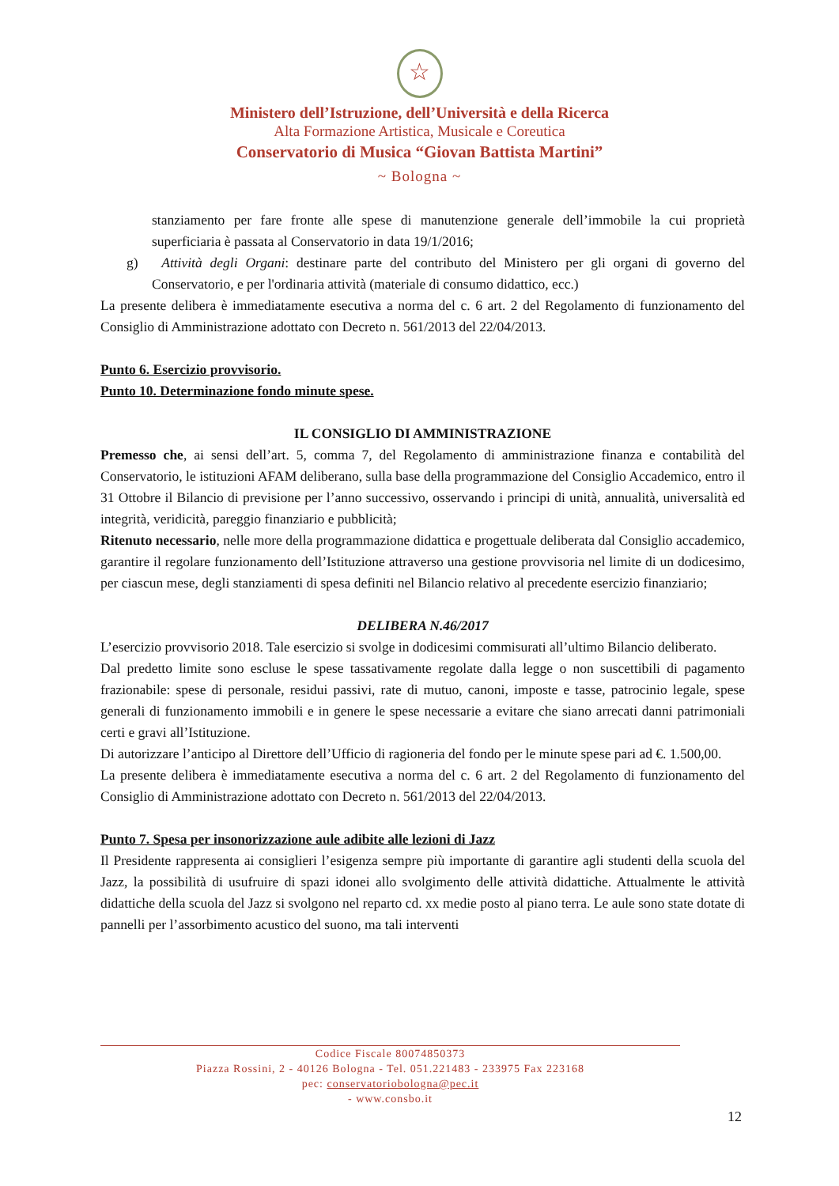☆
Ministero dell’Istruzione, dell’Università e della Ricerca
Alta Formazione Artistica, Musicale e Coreutica
Conservatorio di Musica “Giovan Battista Martini”
~ Bologna ~
stanziamento per fare fronte alle spese di manutenzione generale dell’immobile la cui proprietà superficiaria è passata al Conservatorio in data 19/1/2016;
g) Attività degli Organi: destinare parte del contributo del Ministero per gli organi di governo del Conservatorio, e per l'ordinaria attività (materiale di consumo didattico, ecc.)
La presente delibera è immediatamente esecutiva a norma del c. 6 art. 2 del Regolamento di funzionamento del Consiglio di Amministrazione adottato con Decreto n. 561/2013 del 22/04/2013.
Punto 6. Esercizio provvisorio.
Punto 10. Determinazione fondo minute spese.
IL CONSIGLIO DI AMMINISTRAZIONE
Premesso che, ai sensi dell’art. 5, comma 7, del Regolamento di amministrazione finanza e contabilità del Conservatorio, le istituzioni AFAM deliberano, sulla base della programmazione del Consiglio Accademico, entro il 31 Ottobre il Bilancio di previsione per l’anno successivo, osservando i principi di unità, annualità, universalità ed integrità, veridicità, pareggio finanziario e pubblicità;
Ritenuto necessario, nelle more della programmazione didattica e progettuale deliberata dal Consiglio accademico, garantire il regolare funzionamento dell’Istituzione attraverso una gestione provvisoria nel limite di un dodicesimo, per ciascun mese, degli stanziamenti di spesa definiti nel Bilancio relativo al precedente esercizio finanziario;
DELIBERA N.46/2017
L’esercizio provvisorio 2018. Tale esercizio si svolge in dodicesimi commisurati all’ultimo Bilancio deliberato.
Dal predetto limite sono escluse le spese tassativamente regolate dalla legge o non suscettibili di pagamento frazionabile: spese di personale, residui passivi, rate di mutuo, canoni, imposte e tasse, patrocinio legale, spese generali di funzionamento immobili e in genere le spese necessarie a evitare che siano arrecati danni patrimoniali certi e gravi all’Istituzione.
Di autorizzare l’anticipo al Direttore dell’Ufficio di ragioneria del fondo per le minute spese pari ad €. 1.500,00.
La presente delibera è immediatamente esecutiva a norma del c. 6 art. 2 del Regolamento di funzionamento del Consiglio di Amministrazione adottato con Decreto n. 561/2013 del 22/04/2013.
Punto 7. Spesa per insonorizzazione aule adibite alle lezioni di Jazz
Il Presidente rappresenta ai consiglieri l’esigenza sempre più importante di garantire agli studenti della scuola del Jazz, la possibilità di usufruire di spazi idonei allo svolgimento delle attività didattiche. Attualmente le attività didattiche della scuola del Jazz si svolgono nel reparto cd. xx medie posto al piano terra. Le aule sono state dotate di pannelli per l’assorbimento acustico del suono, ma tali interventi
Codice Fiscale 80074850373
Piazza Rossini, 2 - 40126 Bologna - Tel. 051.221483 - 233975 Fax 223168
pec: conservatoriobologna@pec.it
- www.consbo.it
12